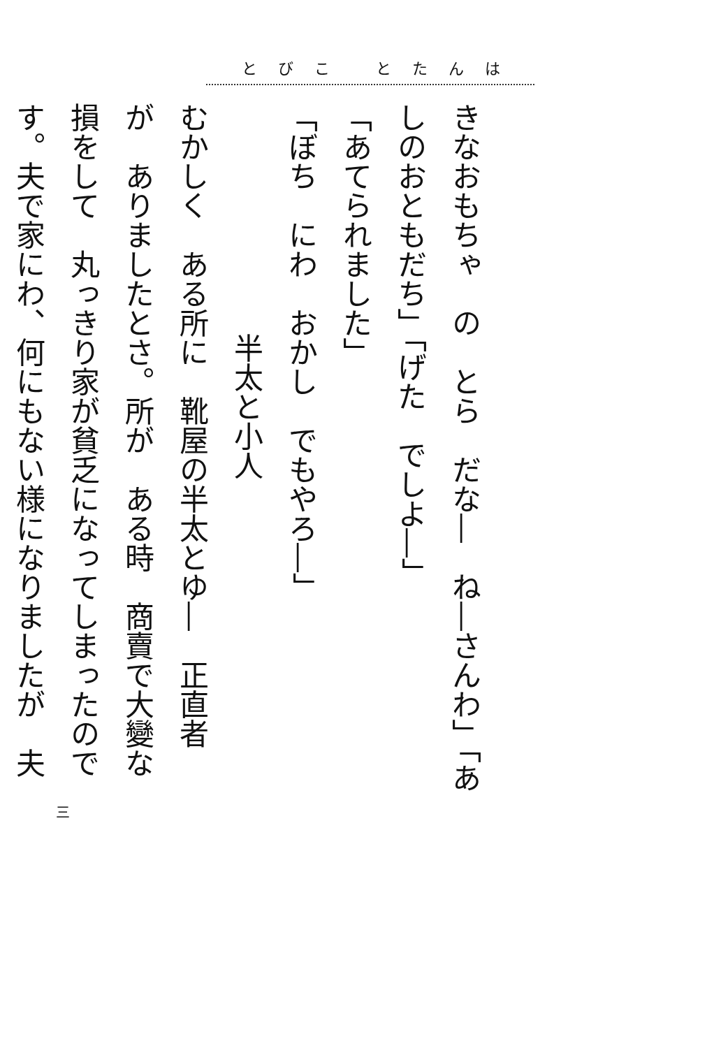とびこ とたんは
きなおもちゃ　の　とら　だな―　ね―さんわ」「あ
しのおともだち」「げた　でしよ―」
「あてられました」
「ぼち　にわ　おかし　でもやろ―」
半太と小人
むかしく　ある所に　靴屋の半太とゆ―　正直者
が　ありましたとさ。所が　ある時　商賣で大變な
損をして　丸っきり家が貧乏になってしまったので
す。夫で家にわ、何にもない様になりましたが　夫
三